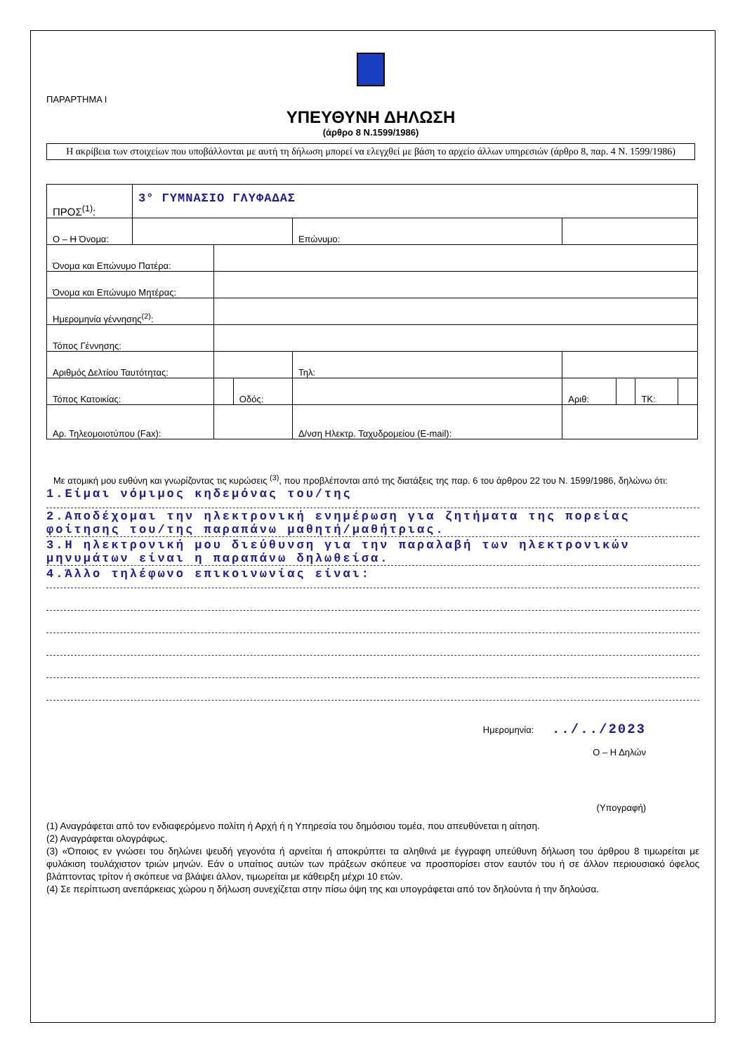ΠΑΡΑΡΤΗΜΑ Ι
ΥΠΕΥΘΥΝΗ ΔΗΛΩΣΗ
(άρθρο 8 Ν.1599/1986)
Η ακρίβεια των στοιχείων που υποβάλλονται με αυτή τη δήλωση μπορεί να ελεγχθεί με βάση το αρχείο άλλων υπηρεσιών (άρθρο 8, παρ. 4 Ν. 1599/1986)
| ΠΡΟΣ<sup>(1)</sup>: | 3° ΓΥΜΝΑΣΙΟ ΓΛΥΦΑΔΑΣ | | | | | | | | |
| Ο – Η Όνομα: | | | | | Επώνυμο: | | | | |
| Όνομα και Επώνυμο Πατέρα: | | | | | | | | | |
| Όνομα και Επώνυμο Μητέρας: | | | | | | | | | |
| Ημερομηνία γέννησης<sup>(2)</sup>: | | | | | | | | | |
| Τόπος Γέννησης: | | | | | | | | | |
| Αριθμός Δελτίου Ταυτότητας: | | | | | Τηλ: | | | | |
| Τόπος Κατοικίας: | | | Οδός: | | | Αριθ: | | ΤΚ: | |
| Αρ. Τηλεομοιοτύπου (Fax): | | | | Δ/νση Ηλεκτρ. Ταχυδρομείου (E-mail): | | | | | |
Με ατομική μου ευθύνη και γνωρίζοντας τις κυρώσεις <sup>(3)</sup>, που προβλέπονται από της διατάξεις της παρ. 6 του άρθρου 22 του Ν. 1599/1986, δηλώνω ότι:
1.Είμαι νόμιμος κηδεμόνας του/της
2.Αποδέχομαι την ηλεκτρονική ενημέρωση για ζητήματα της πορείας φοίτησης του/της παραπάνω μαθητή/μαθήτριας.
3.Η ηλεκτρονική μου διεύθυνση για την παραλαβή των ηλεκτρονικών μηνυμάτων είναι η παραπάνω δηλωθείσα.
4.Άλλο τηλέφωνο επικοινωνίας είναι:
Ημερομηνία: ../../2023
Ο – Η Δηλών
(Υπογραφή)
(1) Αναγράφεται από τον ενδιαφερόμενο πολίτη ή Αρχή ή η Υπηρεσία του δημόσιου τομέα, που απευθύνεται η αίτηση.
(2) Αναγράφεται ολογράφως.
(3) «Όποιος εν γνώσει του δηλώνει ψευδή γεγονότα ή αρνείται ή αποκρύπτει τα αληθινά με έγγραφη υπεύθυνη δήλωση του άρθρου 8 τιμωρείται με φυλάκιση τουλάχιστον τριών μηνών. Εάν ο υπαίτιος αυτών των πράξεων σκόπευε να προσπορίσει στον εαυτόν του ή σε άλλον περιουσιακό όφελος βλάπτοντας τρίτον ή σκόπευε να βλάψει άλλον, τιμωρείται με κάθειρξη μέχρι 10 ετών.
(4) Σε περίπτωση ανεπάρκειας χώρου η δήλωση συνεχίζεται στην πίσω όψη της και υπογράφεται από τον δηλούντα ή την δηλούσα.